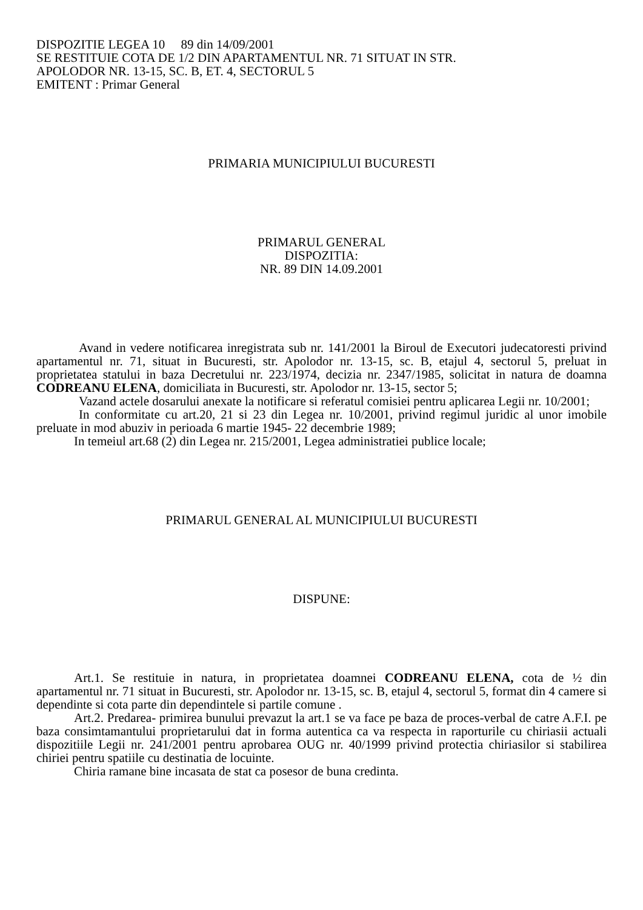DISPOZITIE LEGEA 10 89 din 14/09/2001
SE RESTITUIE COTA DE 1/2 DIN APARTAMENTUL NR. 71 SITUAT IN STR.
APOLODOR NR. 13-15, SC. B, ET. 4, SECTORUL 5
EMITENT : Primar General
PRIMARIA MUNICIPIULUI BUCURESTI
PRIMARUL GENERAL
DISPOZITIA:
NR. 89 DIN 14.09.2001
Avand in vedere notificarea inregistrata sub nr. 141/2001 la Biroul de Executori judecatoresti privind apartamentul nr. 71, situat in Bucuresti, str. Apolodor nr. 13-15, sc. B, etajul 4, sectorul 5, preluat in proprietatea statului in baza Decretului nr. 223/1974, decizia nr. 2347/1985, solicitat in natura de doamna CODREANU ELENA, domiciliata in Bucuresti, str. Apolodor nr. 13-15, sector 5;
Vazand actele dosarului anexate la notificare si referatul comisiei pentru aplicarea Legii nr. 10/2001;
In conformitate cu art.20, 21 si 23 din Legea nr. 10/2001, privind regimul juridic al unor imobile preluate in mod abuziv in perioada 6 martie 1945- 22 decembrie 1989;
In temeiul art.68 (2) din Legea nr. 215/2001, Legea administratiei publice locale;
PRIMARUL GENERAL AL MUNICIPIULUI BUCURESTI
DISPUNE:
Art.1. Se restituie in natura, in proprietatea doamnei CODREANU ELENA, cota de ½ din apartamentul nr. 71 situat in Bucuresti, str. Apolodor nr. 13-15, sc. B, etajul 4, sectorul 5, format din 4 camere si dependinte si cota parte din dependintele si partile comune .
Art.2. Predarea- primirea bunului prevazut la art.1 se va face pe baza de proces-verbal de catre A.F.I. pe baza consimtamantului proprietarului dat in forma autentica ca va respecta in raporturile cu chiriasii actuali dispozitiile Legii nr. 241/2001 pentru aprobarea OUG nr. 40/1999 privind protectia chiriasilor si stabilirea chiriei pentru spatiile cu destinatia de locuinte.
Chiria ramane bine incasata de stat ca posesor de buna credinta.